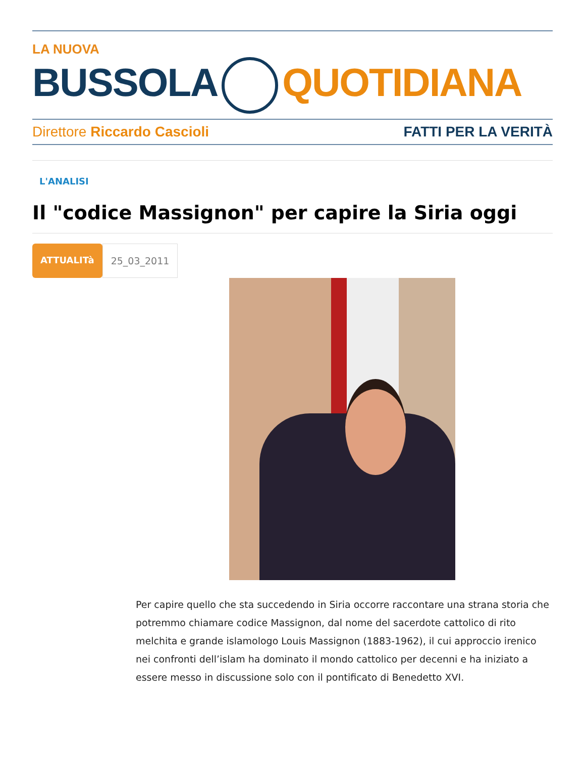LA NUOVA
BUSSOLA QUOTIDIANA
Direttore Riccardo Cascioli FATTI PER LA VERITÀ
L'ANALISI
Il "codice Massignon" per capire la Siria oggi
ATTUALITà 25_03_2011
Per capire quello che sta succedendo in Siria occorre raccontare una strana storia che potremmo chiamare codice Massignon, dal nome del sacerdote cattolico di rito melchita e grande islamologo Louis Massignon (1883-1962), il cui approccio irenico nei confronti dell’islam ha dominato il mondo cattolico per decenni e ha iniziato a essere messo in discussione solo con il pontificato di Benedetto XVI.